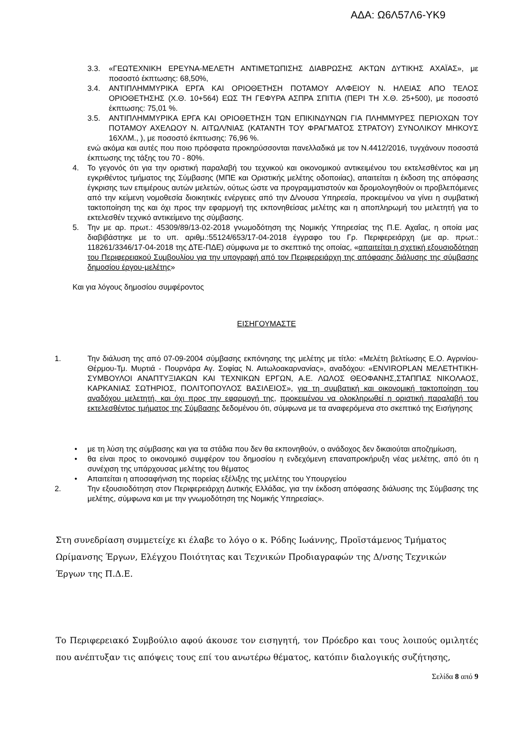ΑΔΑ: Ω6Λ57Λ6-ΥΚ9
3.3. «ΓΕΩΤΕΧΝΙΚΗ ΕΡΕΥΝΑ-ΜΕΛΕΤΗ ΑΝΤΙΜΕΤΩΠΙΣΗΣ ΔΙΑΒΡΩΣΗΣ ΑΚΤΩΝ ΔΥΤΙΚΗΣ ΑΧΑΪΑΣ», με ποσοστό έκπτωσης: 68,50%,
3.4. ΑΝΤΙΠΛΗΜΜΥΡΙΚΑ ΕΡΓΑ ΚΑΙ ΟΡΙΟΘΕΤΗΣΗ ΠΟΤΑΜΟΥ ΑΛΦΕΙΟΥ Ν. ΗΛΕΙΑΣ ΑΠΟ ΤΕΛΟΣ ΟΡΙΟΘΕΤΗΣΗΣ (Χ.Θ. 10+564) ΕΩΣ ΤΗ ΓΕΦΥΡΑ ΑΣΠΡΑ ΣΠΙΤΙΑ (ΠΕΡΙ ΤΗ Χ.Θ. 25+500), με ποσοστό έκπτωσης: 75,01 %.
3.5. ΑΝΤΙΠΛΗΜΜΥΡΙΚΑ ΕΡΓΑ ΚΑΙ ΟΡΙΟΘΕΤΗΣΗ ΤΩΝ ΕΠΙΚΙΝΔΥΝΩΝ ΓΙΑ ΠΛΗΜΜΥΡΕΣ ΠΕΡΙΟΧΩΝ ΤΟΥ ΠΟΤΑΜΟΥ ΑΧΕΛΩΟΥ Ν. ΑΙΤΩΛ/ΝΙΑΣ (ΚΑΤΑΝΤΗ ΤΟΥ ΦΡΑΓΜΑΤΟΣ ΣΤΡΑΤΟΥ) ΣΥΝΟΛΙΚΟΥ ΜΗΚΟΥΣ 16ΧΛΜ., ), με ποσοστό έκπτωσης: 76,96 %.
ενώ ακόμα και αυτές που ποιο πρόσφατα προκηρύσσονται πανελλαδικά με τον Ν.4412/2016, τυγχάνουν ποσοστά έκπτωσης της τάξης του 70 - 80%.
4. Το γεγονός ότι για την οριστική παραλαβή του τεχνικού και οικονομικού αντικειμένου του εκτελεσθέντος και μη εγκριθέντος τμήματος της Σύμβασης (ΜΠΕ και Οριστικής μελέτης οδοποιίας), απαιτείται η έκδοση της απόφασης έγκρισης των επιμέρους αυτών μελετών, ούτως ώστε να προγραμματιστούν και δρομολογηθούν οι προβλεπόμενες από την κείμενη νομοθεσία διοικητικές ενέργειες από την Δ/νουσα Υπηρεσία, προκειμένου να γίνει η συμβατική τακτοποίηση της και όχι προς την εφαρμογή της εκπονηθείσας μελέτης και η αποπληρωμή του μελετητή για το εκτελεσθέν τεχνικό αντικείμενο της σύμβασης.
5. Την με αρ. πρωτ.: 45309/89/13-02-2018 γνωμοδότηση της Νομικής Υπηρεσίας της Π.Ε. Αχαΐας, η οποία μας διαβιβάστηκε με το υπ. αριθμ.:55124/653/17-04-2018 έγγραφο του Γρ. Περιφερειάρχη (με αρ. πρωτ.: 118261/3346/17-04-2018 της ΔΤΕ-ΠΔΕ) σύμφωνα με το σκεπτικό της οποίας, «απαιτείται η σχετική εξουσιοδότηση του Περιφερειακού Συμβουλίου για την υπογραφή από τον Περιφερειάρχη της απόφασης διάλυσης της σύμβασης δημοσίου έργου-μελέτης»
Και για λόγους δημοσίου συμφέροντος
ΕΙΣΗΓΟΥΜΑΣΤΕ
1. Την διάλυση της από 07-09-2004 σύμβασης εκπόνησης της μελέτης με τίτλο: «Μελέτη βελτίωσης Ε.Ο. Αγρινίου-Θέρμου-Τμ. Μυρτιά - Πουρνάρα Αγ. Σοφίας Ν. Αιτωλοακαρνανίας», αναδόχου: «ENVIROPLAN ΜΕΛΕΤΗΤΙΚΗ- ΣΥΜΒΟΥΛΟΙ ΑΝΑΠΤΥΞΙΑΚΩΝ ΚΑΙ ΤΕΧΝΙΚΩΝ ΕΡΓΩΝ, Α.Ε. ΛΩΛΟΣ ΘΕΟΦΑΝΗΣ,ΣΤΑΠΠΑΣ ΝΙΚΟΛΑΟΣ, ΚΑΡΚΑΝΙΑΣ ΣΩΤΗΡΙΟΣ, ΠΟΛΙΤΟΠΟΥΛΟΣ ΒΑΣΙΛΕΙΟΣ», για τη συμβατική και οικονομική τακτοποίηση του αναδόχου μελετητή, και όχι προς την εφαρμογή της, προκειμένου να ολοκληρωθεί η οριστική παραλαβή του εκτελεσθέντος τμήματος της Σύμβασης δεδομένου ότι, σύμφωνα με τα αναφερόμενα στο σκεπτικό της Εισήγησης
• με τη λύση της σύμβασης και για τα στάδια που δεν θα εκπονηθούν, ο ανάδοχος δεν δικαιούται αποζημίωση,
• θα είναι προς το οικονομικό συμφέρον του δημοσίου η ενδεχόμενη επαναπροκήρυξη νέας μελέτης, από ότι η συνέχιση της υπάρχουσας μελέτης του θέματος
• Απαιτείται η αποσαφήνιση της πορείας εξέλιξης της μελέτης του Υπουργείου
2. Την εξουσιοδότηση στον Περιφερειάρχη Δυτικής Ελλάδας, για την έκδοση απόφασης διάλυσης της Σύμβασης της μελέτης, σύμφωνα και με την γνωμοδότηση της Νομικής Υπηρεσίας».
Στη συνεδρίαση συμμετείχε κι έλαβε το λόγο ο κ. Ρόδης Ιωάννης, Προϊστάμενος Τμήματος Ωρίμανσης Έργων, Ελέγχου Ποιότητας και Τεχνικών Προδιαγραφών της Δ/νσης Τεχνικών Έργων της Π.Δ.Ε.
Το Περιφερειακό Συμβούλιο αφού άκουσε τον εισηγητή, τον Πρόεδρο και τους λοιπούς ομιλητές που ανέπτυξαν τις απόψεις τους επί του ανωτέρω θέματος, κατόπιν διαλογικής συζήτησης,
Σελίδα 8 από 9